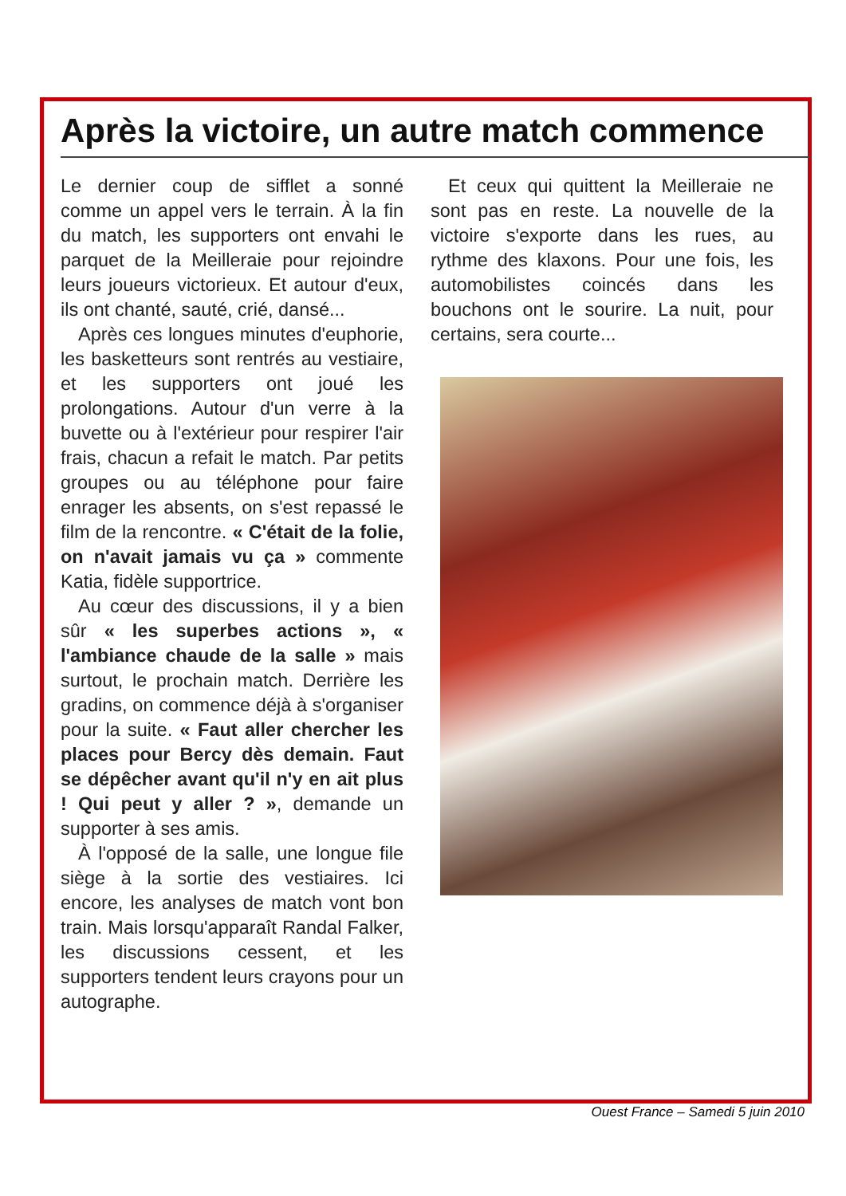Après la victoire, un autre match commence
Le dernier coup de sifflet a sonné comme un appel vers le terrain. À la fin du match, les supporters ont envahi le parquet de la Meilleraie pour rejoindre leurs joueurs victorieux. Et autour d'eux, ils ont chanté, sauté, crié, dansé...
Après ces longues minutes d'euphorie, les basketteurs sont rentrés au vestiaire, et les supporters ont joué les prolongations. Autour d'un verre à la buvette ou à l'extérieur pour respirer l'air frais, chacun a refait le match. Par petits groupes ou au téléphone pour faire enrager les absents, on s'est repassé le film de la rencontre. « C'était de la folie, on n'avait jamais vu ça » commente Katia, fidèle supportrice.
Au cœur des discussions, il y a bien sûr « les superbes actions », « l'ambiance chaude de la salle » mais surtout, le prochain match. Derrière les gradins, on commence déjà à s'organiser pour la suite. « Faut aller chercher les places pour Bercy dès demain. Faut se dépêcher avant qu'il n'y en ait plus ! Qui peut y aller ? », demande un supporter à ses amis.
À l'opposé de la salle, une longue file siège à la sortie des vestiaires. Ici encore, les analyses de match vont bon train. Mais lorsqu'apparaît Randal Falker, les discussions cessent, et les supporters tendent leurs crayons pour un autographe.
Et ceux qui quittent la Meilleraie ne sont pas en reste. La nouvelle de la victoire s'exporte dans les rues, au rythme des klaxons. Pour une fois, les automobilistes coincés dans les bouchons ont le sourire. La nuit, pour certains, sera courte...
Ouest France – Samedi 5 juin 2010